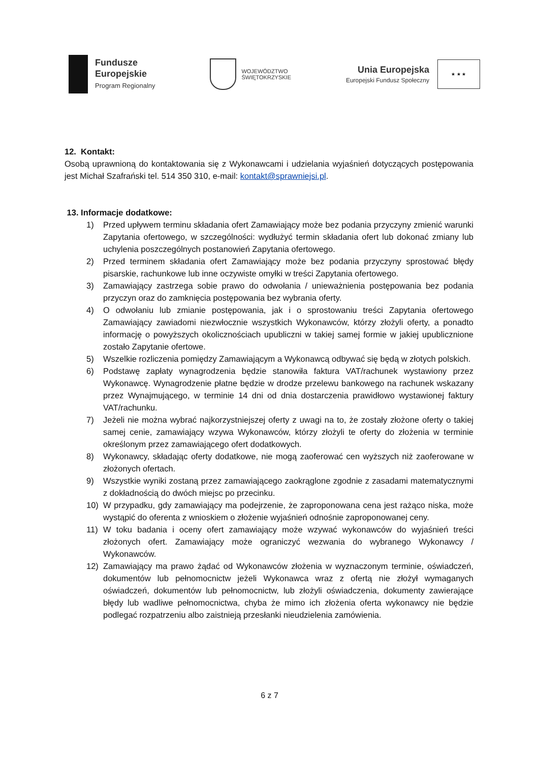Fundusze
Europejskie
Program Regionalny
WOJEWÓDZTWO
ŚWIĘTOKRZYSKIE
Unia Europejska
Europejski Fundusz Społeczny
★ ★ ★
12. Kontakt:
Osobą uprawnioną do kontaktowania się z Wykonawcami i udzielania wyjaśnień dotyczących postępowania jest Michał Szafrański tel. 514 350 310, e-mail: kontakt@sprawniejsi.pl.
13. Informacje dodatkowe:
1) Przed upływem terminu składania ofert Zamawiający może bez podania przyczyny zmienić warunki Zapytania ofertowego, w szczególności: wydłużyć termin składania ofert lub dokonać zmiany lub uchylenia poszczególnych postanowień Zapytania ofertowego.
2) Przed terminem składania ofert Zamawiający może bez podania przyczyny sprostować błędy pisarskie, rachunkowe lub inne oczywiste omyłki w treści Zapytania ofertowego.
3) Zamawiający zastrzega sobie prawo do odwołania / unieważnienia postępowania bez podania przyczyn oraz do zamknięcia postępowania bez wybrania oferty.
4) O odwołaniu lub zmianie postępowania, jak i o sprostowaniu treści Zapytania ofertowego Zamawiający zawiadomi niezwłocznie wszystkich Wykonawców, którzy złożyli oferty, a ponadto informację o powyższych okolicznościach upubliczni w takiej samej formie w jakiej upublicznione zostało Zapytanie ofertowe.
5) Wszelkie rozliczenia pomiędzy Zamawiającym a Wykonawcą odbywać się będą w złotych polskich.
6) Podstawę zapłaty wynagrodzenia będzie stanowiła faktura VAT/rachunek wystawiony przez Wykonawcę. Wynagrodzenie płatne będzie w drodze przelewu bankowego na rachunek wskazany przez Wynajmującego, w terminie 14 dni od dnia dostarczenia prawidłowo wystawionej faktury VAT/rachunku.
7) Jeżeli nie można wybrać najkorzystniejszej oferty z uwagi na to, że zostały złożone oferty o takiej samej cenie, zamawiający wzywa Wykonawców, którzy złożyli te oferty do złożenia w terminie określonym przez zamawiającego ofert dodatkowych.
8) Wykonawcy, składając oferty dodatkowe, nie mogą zaoferować cen wyższych niż zaoferowane w złożonych ofertach.
9) Wszystkie wyniki zostaną przez zamawiającego zaokrąglone zgodnie z zasadami matematycznymi z dokładnością do dwóch miejsc po przecinku.
10) W przypadku, gdy zamawiający ma podejrzenie, że zaproponowana cena jest rażąco niska, może wystąpić do oferenta z wnioskiem o złożenie wyjaśnień odnośnie zaproponowanej ceny.
11) W toku badania i oceny ofert zamawiający może wzywać wykonawców do wyjaśnień treści złożonych ofert. Zamawiający może ograniczyć wezwania do wybranego Wykonawcy / Wykonawców.
12) Zamawiający ma prawo żądać od Wykonawców złożenia w wyznaczonym terminie, oświadczeń, dokumentów lub pełnomocnictw jeżeli Wykonawca wraz z ofertą nie złożył wymaganych oświadczeń, dokumentów lub pełnomocnictw, lub złożyli oświadczenia, dokumenty zawierające błędy lub wadliwe pełnomocnictwa, chyba że mimo ich złożenia oferta wykonawcy nie będzie podlegać rozpatrzeniu albo zaistnieją przesłanki nieudzielenia zamówienia.
6 z 7